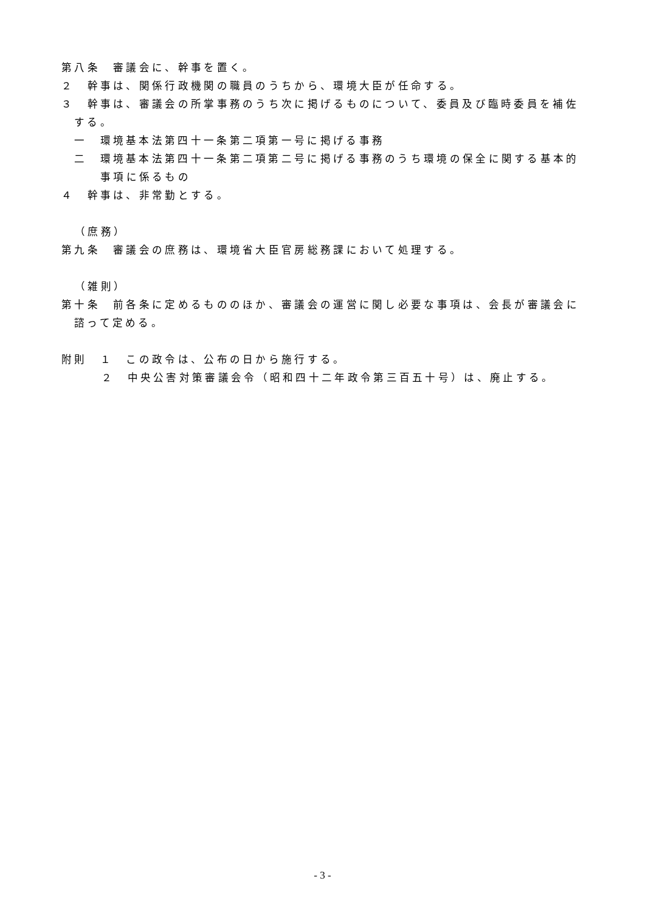第八条　審議会に、幹事を置く。
２　幹事は、関係行政機関の職員のうちから、環境大臣が任命する。
３　幹事は、審議会の所掌事務のうち次に掲げるものについて、委員及び臨時委員を補佐する。
一　環境基本法第四十一条第二項第一号に掲げる事務
二　環境基本法第四十一条第二項第二号に掲げる事務のうち環境の保全に関する基本的事項に係るもの
４　幹事は、非常勤とする。
（庶務）
第九条　審議会の庶務は、環境省大臣官房総務課において処理する。
（雑則）
第十条　前各条に定めるもののほか、審議会の運営に関し必要な事項は、会長が審議会に諮って定める。
附則　１　この政令は、公布の日から施行する。
２　中央公害対策審議会令（昭和四十二年政令第三百五十号）は、廃止する。
- 3 -